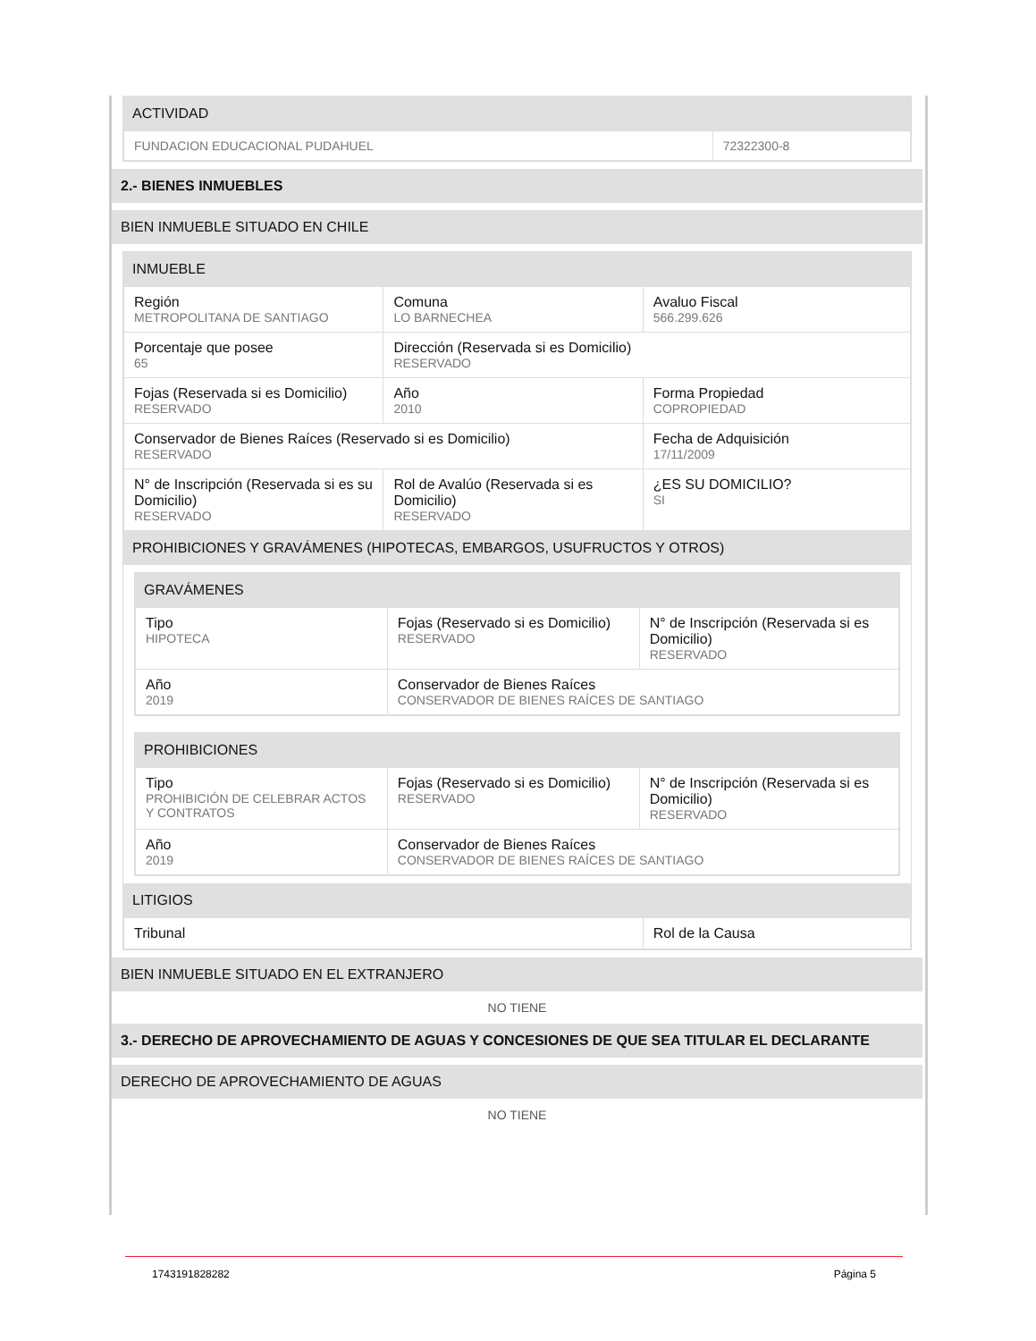ACTIVIDAD
| FUNDACION EDUCACIONAL PUDAHUEL | 72322300-8 |
2.- BIENES INMUEBLES
BIEN INMUEBLE SITUADO EN CHILE
INMUEBLE
| Región METROPOLITANA DE SANTIAGO | Comuna LO BARNECHEA | Avaluo Fiscal 566.299.626 |
| Porcentaje que posee 65 | Dirección (Reservada si es Domicilio) RESERVADO | |
| Fojas (Reservada si es Domicilio) RESERVADO | Año 2010 | Forma Propiedad COPROPIEDAD |
| Conservador de Bienes Raíces (Reservado si es Domicilio) RESERVADO | | Fecha de Adquisición 17/11/2009 |
| N° de Inscripción (Reservada si es su Domicilio) RESERVADO | Rol de Avalúo (Reservada si es Domicilio) RESERVADO | ¿ES SU DOMICILIO? SI |
PROHIBICIONES Y GRAVÁMENES (HIPOTECAS, EMBARGOS, USUFRUCTOS Y OTROS)
GRAVÁMENES
| Tipo HIPOTECA | Fojas (Reservado si es Domicilio) RESERVADO | N° de Inscripción (Reservada si es Domicilio) RESERVADO |
| Año 2019 | Conservador de Bienes Raíces CONSERVADOR DE BIENES RAÍCES DE SANTIAGO | |
PROHIBICIONES
| Tipo PROHIBICIÓN DE CELEBRAR ACTOS Y CONTRATOS | Fojas (Reservado si es Domicilio) RESERVADO | N° de Inscripción (Reservada si es Domicilio) RESERVADO |
| Año 2019 | Conservador de Bienes Raíces CONSERVADOR DE BIENES RAÍCES DE SANTIAGO | |
LITIGIOS
| Tribunal | Rol de la Causa |
BIEN INMUEBLE SITUADO EN EL EXTRANJERO
NO TIENE
3.- DERECHO DE APROVECHAMIENTO DE AGUAS Y CONCESIONES DE QUE SEA TITULAR EL DECLARANTE
DERECHO DE APROVECHAMIENTO DE AGUAS
NO TIENE
1743191828282 Página 5